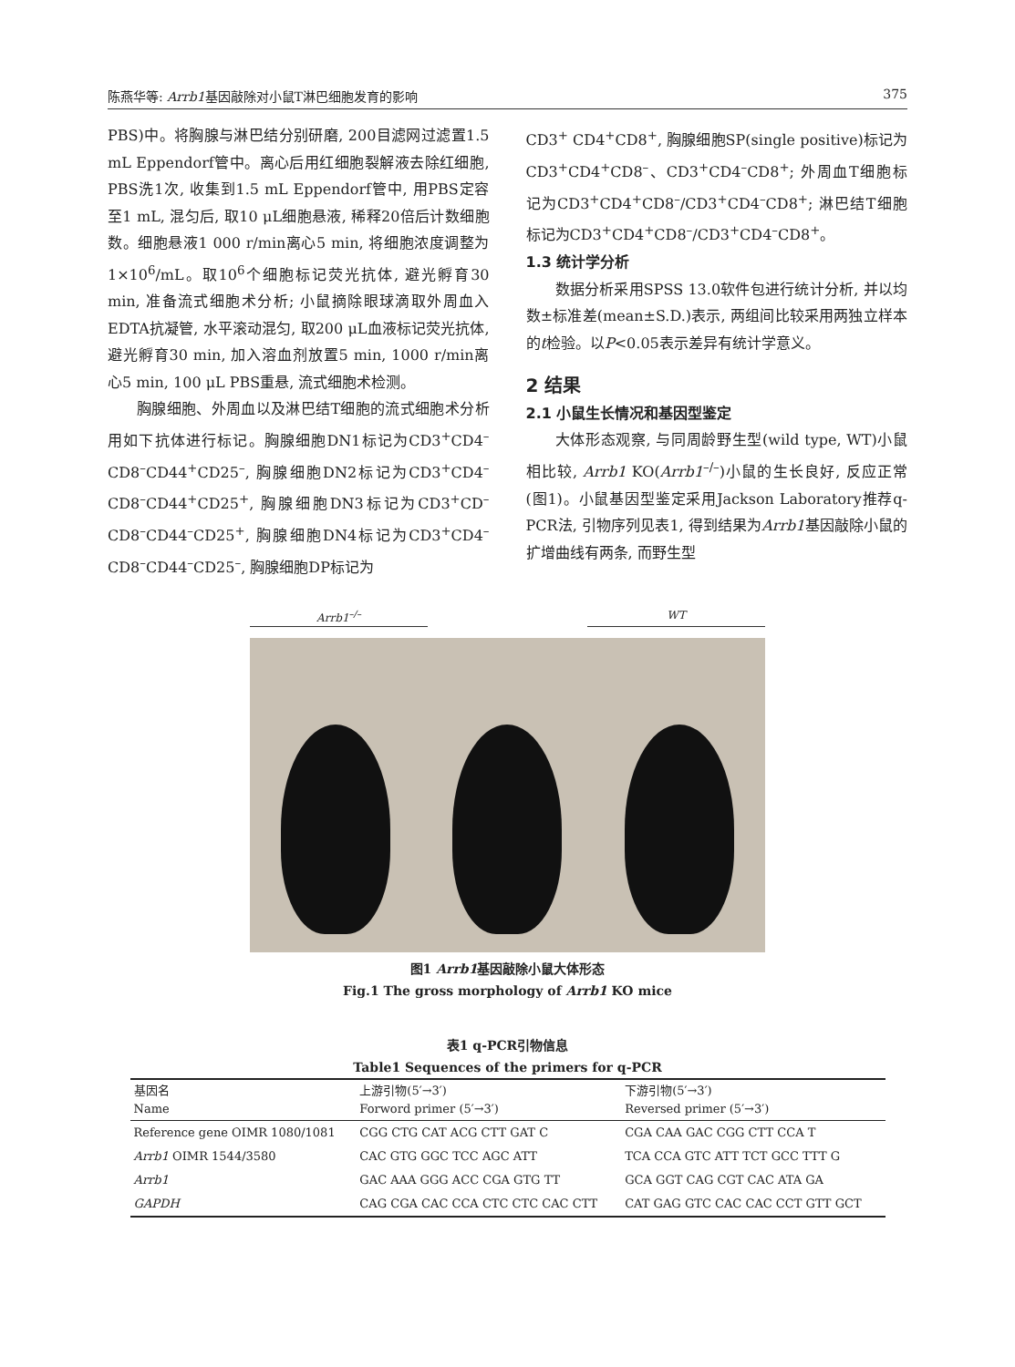陈燕华等: Arrb1基因敲除对小鼠T淋巴细胞发育的影响 375
PBS)中。将胸腺与淋巴结分别研磨, 200目滤网过滤置1.5 mL Eppendorf管中。离心后用红细胞裂解液去除红细胞, PBS洗1次, 收集到1.5 mL Eppendorf管中, 用PBS定容至1 mL, 混匀后, 取10 μL细胞悬液, 稀释20倍后计数细胞数。细胞悬液1 000 r/min离心5 min, 将细胞浓度调整为1×10<sup>6</sup>/mL。取10<sup>6</sup>个细胞标记荧光抗体, 避光孵育30 min, 准备流式细胞术分析; 小鼠摘除眼球滴取外周血入EDTA抗凝管, 水平滚动混匀, 取200 μL血液标记荧光抗体, 避光孵育30 min, 加入溶血剂放置5 min, 1000 r/min离心5 min, 100 μL PBS重悬, 流式细胞术检测。
胸腺细胞、外周血以及淋巴结T细胞的流式细胞术分析用如下抗体进行标记。胸腺细胞DN1标记为CD3<sup>+</sup>CD4<sup>–</sup>CD8<sup>–</sup>CD44<sup>+</sup>CD25<sup>–</sup>, 胸腺细胞DN2标记为CD3<sup>+</sup>CD4<sup>–</sup>CD8<sup>–</sup>CD44<sup>+</sup>CD25<sup>+</sup>, 胸腺细胞DN3标记为CD3<sup>+</sup>CD<sup>–</sup>CD8<sup>–</sup>CD44<sup>–</sup>CD25<sup>+</sup>, 胸腺细胞DN4标记为CD3<sup>+</sup>CD4<sup>–</sup>CD8<sup>–</sup>CD44<sup>–</sup>CD25<sup>–</sup>, 胸腺细胞DP标记为
CD3<sup>+</sup> CD4<sup>+</sup>CD8<sup>+</sup>, 胸腺细胞SP(single positive)标记为CD3<sup>+</sup>CD4<sup>+</sup>CD8<sup>–</sup>、CD3<sup>+</sup>CD4<sup>–</sup>CD8<sup>+</sup>; 外周血T细胞标记为CD3<sup>+</sup>CD4<sup>+</sup>CD8<sup>–</sup>/CD3<sup>+</sup>CD4<sup>–</sup>CD8<sup>+</sup>; 淋巴结T细胞标记为CD3<sup>+</sup>CD4<sup>+</sup>CD8<sup>–</sup>/CD3<sup>+</sup>CD4<sup>–</sup>CD8<sup>+</sup>。
1.3 统计学分析
数据分析采用SPSS 13.0软件包进行统计分析, 并以均数±标准差(mean±S.D.)表示, 两组间比较采用两独立样本的t检验。以P<0.05表示差异有统计学意义。
2 结果
2.1 小鼠生长情况和基因型鉴定
大体形态观察, 与同周龄野生型(wild type, WT)小鼠相比较, Arrb1 KO(Arrb1<sup>–/–</sup>)小鼠的生长良好, 反应正常(图1)。小鼠基因型鉴定采用Jackson Laboratory推荐q-PCR法, 引物序列见表1, 得到结果为Arrb1基因敲除小鼠的扩增曲线有两条, 而野生型
Arrb1<sup>–/–</sup> WT
图1 Arrb1基因敲除小鼠大体形态
Fig.1 The gross morphology of Arrb1 KO mice
表1 q-PCR引物信息
Table1 Sequences of the primers for q-PCR
| 基因名 Name | 上游引物(5′→3′) Forword primer (5′→3′) | 下游引物(5′→3′) Reversed primer (5′→3′) |
| --- | --- | --- |
| Reference gene OIMR 1080/1081 | CGG CTG CAT ACG CTT GAT C | CGA CAA GAC CGG CTT CCA T |
| Arrb1 OIMR 1544/3580 | CAC GTG GGC TCC AGC ATT | TCA CCA GTC ATT TCT GCC TTT G |
| Arrb1 | GAC AAA GGG ACC CGA GTG TT | GCA GGT CAG CGT CAC ATA GA |
| GAPDH | CAG CGA CAC CCA CTC CTC CAC CTT | CAT GAG GTC CAC CAC CCT GTT GCT |